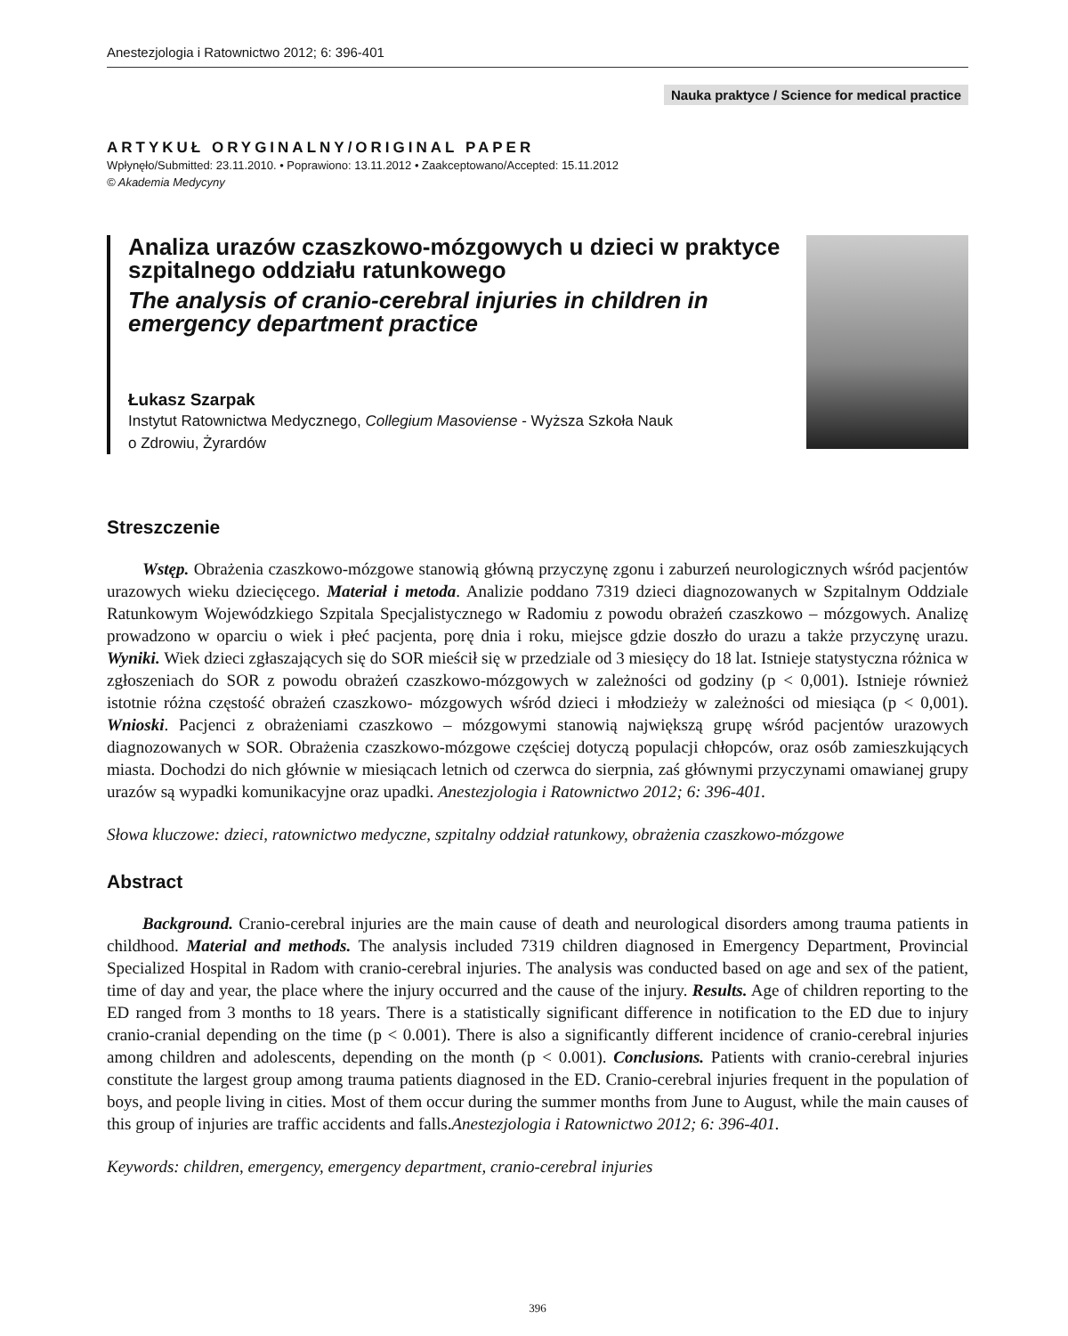Anestezjologia i Ratownictwo 2012; 6: 396-401
Nauka praktyce / Science for medical practice
ARTYKUŁ ORYGINALNY/ORIGINAL PAPER
Wpłynęło/Submitted: 23.11.2010. • Poprawiono: 13.11.2012 • Zaakceptowano/Accepted: 15.11.2012
© Akademia Medycyny
Analiza urazów czaszkowo-mózgowych u dzieci w praktyce szpitalnego oddziału ratunkowego
The analysis of cranio-cerebral injuries in children in emergency department practice
Łukasz Szarpak
Instytut Ratownictwa Medycznego, Collegium Masoviense - Wyższa Szkoła Nauk
o Zdrowiu, Żyrardów
Streszczenie
Wstęp. Obrażenia czaszkowo-mózgowe stanowią główną przyczynę zgonu i zaburzeń neurologicznych wśród pacjentów urazowych wieku dziecięcego. Materiał i metoda. Analizie poddano 7319 dzieci diagnozowanych w Szpitalnym Oddziale Ratunkowym Wojewódzkiego Szpitala Specjalistycznego w Radomiu z powodu obrażeń czaszkowo – mózgowych. Analizę prowadzono w oparciu o wiek i płeć pacjenta, porę dnia i roku, miejsce gdzie doszło do urazu a także przyczynę urazu. Wyniki. Wiek dzieci zgłaszających się do SOR mieścił się w przedziale od 3 miesięcy do 18 lat. Istnieje statystyczna różnica w zgłoszeniach do SOR z powodu obrażeń czaszkowo-mózgowych w zależności od godziny (p < 0,001). Istnieje również istotnie różna częstość obrażeń czaszkowo- mózgowych wśród dzieci i młodzieży w zależności od miesiąca (p < 0,001). Wnioski. Pacjenci z obrażeniami czaszkowo – mózgowymi stanowią największą grupę wśród pacjentów urazowych diagnozowanych w SOR. Obrażenia czaszkowo-mózgowe częściej dotyczą populacji chłopców, oraz osób zamieszkujących miasta. Dochodzi do nich głównie w miesiącach letnich od czerwca do sierpnia, zaś głównymi przyczynami omawianej grupy urazów są wypadki komunikacyjne oraz upadki. Anestezjologia i Ratownictwo 2012; 6: 396-401.
Słowa kluczowe: dzieci, ratownictwo medyczne, szpitalny oddział ratunkowy, obrażenia czaszkowo-mózgowe
Abstract
Background. Cranio-cerebral injuries are the main cause of death and neurological disorders among trauma patients in childhood. Material and methods. The analysis included 7319 children diagnosed in Emergency Department, Provincial Specialized Hospital in Radom with cranio-cerebral injuries. The analysis was conducted based on age and sex of the patient, time of day and year, the place where the injury occurred and the cause of the injury. Results. Age of children reporting to the ED ranged from 3 months to 18 years. There is a statistically significant difference in notification to the ED due to injury cranio-cranial depending on the time (p < 0.001). There is also a significantly different incidence of cranio-cerebral injuries among children and adolescents, depending on the month (p < 0.001). Conclusions. Patients with cranio-cerebral injuries constitute the largest group among trauma patients diagnosed in the ED. Cranio-cerebral injuries frequent in the population of boys, and people living in cities. Most of them occur during the summer months from June to August, while the main causes of this group of injuries are traffic accidents and falls.Anestezjologia i Ratownictwo 2012; 6: 396-401.
Keywords: children, emergency, emergency department, cranio-cerebral injuries
396